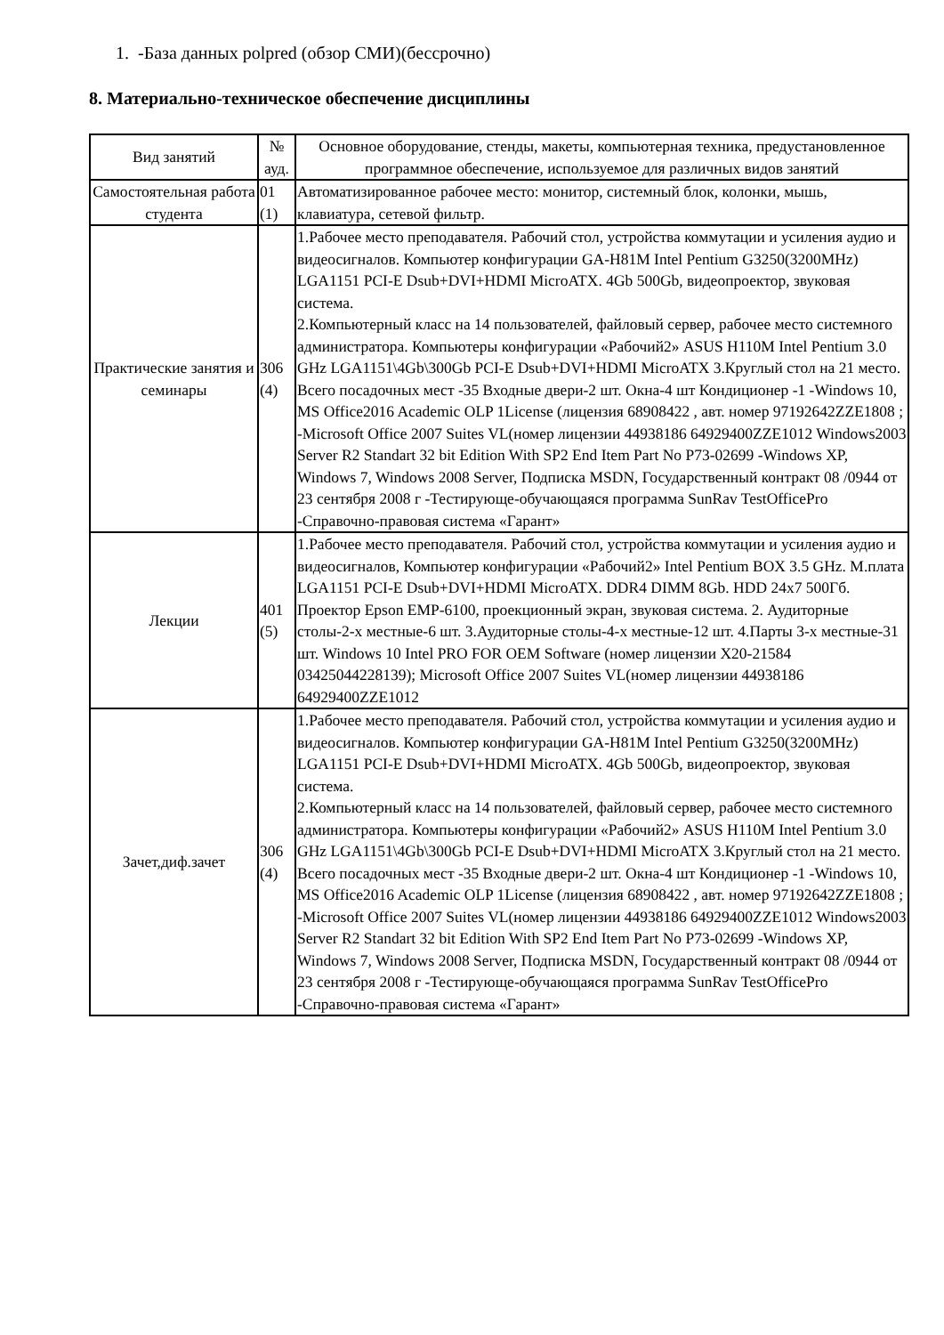1. -База данных polpred (обзор СМИ)(бессрочно)
8. Материально-техническое обеспечение дисциплины
| Вид занятий | № ауд. | Основное оборудование, стенды, макеты, компьютерная техника, предустановленное программное обеспечение, используемое для различных видов занятий |
| --- | --- | --- |
| Самостоятельная работа студента | 01 (1) | Автоматизированное рабочее место: монитор, системный блок, колонки, мышь, клавиатура, сетевой фильтр. |
| Практические занятия и семинары | 306 (4) | 1.Рабочее место преподавателя. Рабочий стол, устройства коммутации и усиления аудио и видеосигналов. Компьютер конфигурации GA-H81M Intel Pentium G3250(3200MHz) LGA1151 PCI-E Dsub+DVI+HDMI MicroATX. 4Gb 500Gb, видеопроектор, звуковая система. 2.Компьютерный класс на 14 пользователей, файловый сервер, рабочее место системного администратора. Компьютеры конфигурации «Рабочий2» ASUS H110M Intel Pentium 3.0 GHz LGA1151\4Gb\300Gb PCI-E Dsub+DVI+HDMI MicroATX 3.Круглый стол на 21 место. Всего посадочных мест -35 Входные двери-2 шт. Окна-4 шт Кондиционер -1 -Windows 10, MS Office2016 Academic OLP 1License (лицензия 68908422 , авт. номер 97192642ZZE1808 ; -Microsoft Office 2007 Suites VL(номер лицензии 44938186 64929400ZZE1012 Windows2003 Server R2 Standart 32 bit Edition With SP2 End Item Part No P73-02699 -Windows XP, Windows 7, Windows 2008 Server, Подписка MSDN, Государственный контракт 08 /0944 от 23 сентября 2008 г -Тестирующе-обучающаяся программа SunRav TestOfficePro -Справочно-правовая система «Гарант» |
| Лекции | 401 (5) | 1.Рабочее место преподавателя. Рабочий стол, устройства коммутации и усиления аудио и видеосигналов, Компьютер конфигурации «Рабочий2» Intel Pentium BOX 3.5 GHz. М.плата LGA1151 PCI-E Dsub+DVI+HDMI MicroATX. DDR4 DIMM 8Gb. HDD 24x7 500Гб. Проектор Epson EMP-6100, проекционный экран, звуковая система. 2. Аудиторные столы-2-х местные-6 шт. 3.Аудиторные столы-4-х местные-12 шт. 4.Парты 3-х местные-31 шт. Windows 10 Intel PRO FOR OEM Software (номер лицензии X20-21584 03425044228139); Microsoft Office 2007 Suites VL(номер лицензии 44938186 64929400ZZE1012 |
| Зачет,диф.зачет | 306 (4) | 1.Рабочее место преподавателя. Рабочий стол, устройства коммутации и усиления аудио и видеосигналов. Компьютер конфигурации GA-H81M Intel Pentium G3250(3200MHz) LGA1151 PCI-E Dsub+DVI+HDMI MicroATX. 4Gb 500Gb, видеопроектор, звуковая система. 2.Компьютерный класс на 14 пользователей, файловый сервер, рабочее место системного администратора. Компьютеры конфигурации «Рабочий2» ASUS H110M Intel Pentium 3.0 GHz LGA1151\4Gb\300Gb PCI-E Dsub+DVI+HDMI MicroATX 3.Круглый стол на 21 место. Всего посадочных мест -35 Входные двери-2 шт. Окна-4 шт Кондиционер -1 -Windows 10, MS Office2016 Academic OLP 1License (лицензия 68908422 , авт. номер 97192642ZZE1808 ; -Microsoft Office 2007 Suites VL(номер лицензии 44938186 64929400ZZE1012 Windows2003 Server R2 Standart 32 bit Edition With SP2 End Item Part No P73-02699 -Windows XP, Windows 7, Windows 2008 Server, Подписка MSDN, Государственный контракт 08 /0944 от 23 сентября 2008 г -Тестирующе-обучающаяся программа SunRav TestOfficePro -Справочно-правовая система «Гарант» |